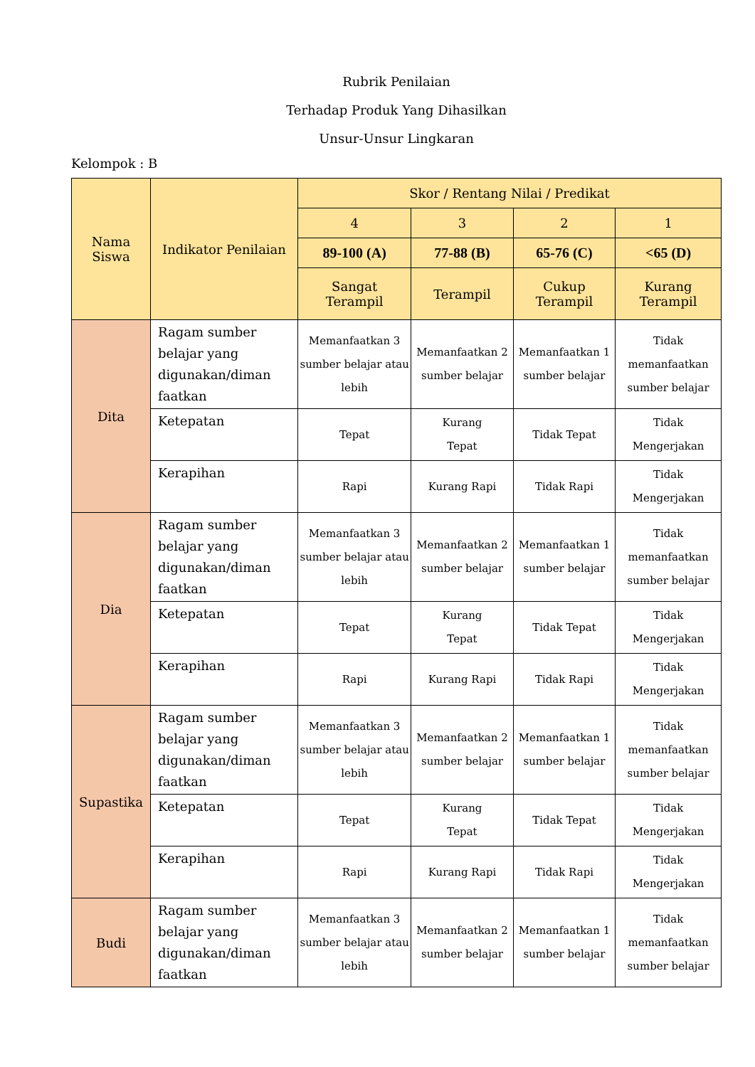Rubrik Penilaian
Terhadap Produk Yang Dihasilkan
Unsur-Unsur Lingkaran
Kelompok : B
| Nama Siswa | Indikator Penilaian | Skor / Rentang Nilai / Predikat | | | |
| --- | --- | --- | --- | --- | --- |
| | | 4 | 3 | 2 | 1 |
| | | 89-100 (A) | 77-88 (B) | 65-76 (C) | <65 (D) |
| | | Sangat Terampil | Terampil | Cukup Terampil | Kurang Terampil |
| Dita | Ragam sumber belajar yang digunakan/diman faatkan | Memanfaatkan 3 sumber belajar atau lebih | Memanfaatkan 2 sumber belajar | Memanfaatkan 1 sumber belajar | Tidak memanfaatkan sumber belajar |
| | Ketepatan | Tepat | Kurang Tepat | Tidak Tepat | Tidak Mengerjakan |
| | Kerapihan | Rapi | Kurang Rapi | Tidak Rapi | Tidak Mengerjakan |
| Dia | Ragam sumber belajar yang digunakan/diman faatkan | Memanfaatkan 3 sumber belajar atau lebih | Memanfaatkan 2 sumber belajar | Memanfaatkan 1 sumber belajar | Tidak memanfaatkan sumber belajar |
| | Ketepatan | Tepat | Kurang Tepat | Tidak Tepat | Tidak Mengerjakan |
| | Kerapihan | Rapi | Kurang Rapi | Tidak Rapi | Tidak Mengerjakan |
| Supastika | Ragam sumber belajar yang digunakan/diman faatkan | Memanfaatkan 3 sumber belajar atau lebih | Memanfaatkan 2 sumber belajar | Memanfaatkan 1 sumber belajar | Tidak memanfaatkan sumber belajar |
| | Ketepatan | Tepat | Kurang Tepat | Tidak Tepat | Tidak Mengerjakan |
| | Kerapihan | Rapi | Kurang Rapi | Tidak Rapi | Tidak Mengerjakan |
| Budi | Ragam sumber belajar yang digunakan/diman faatkan | Memanfaatkan 3 sumber belajar atau lebih | Memanfaatkan 2 sumber belajar | Memanfaatkan 1 sumber belajar | Tidak memanfaatkan sumber belajar |